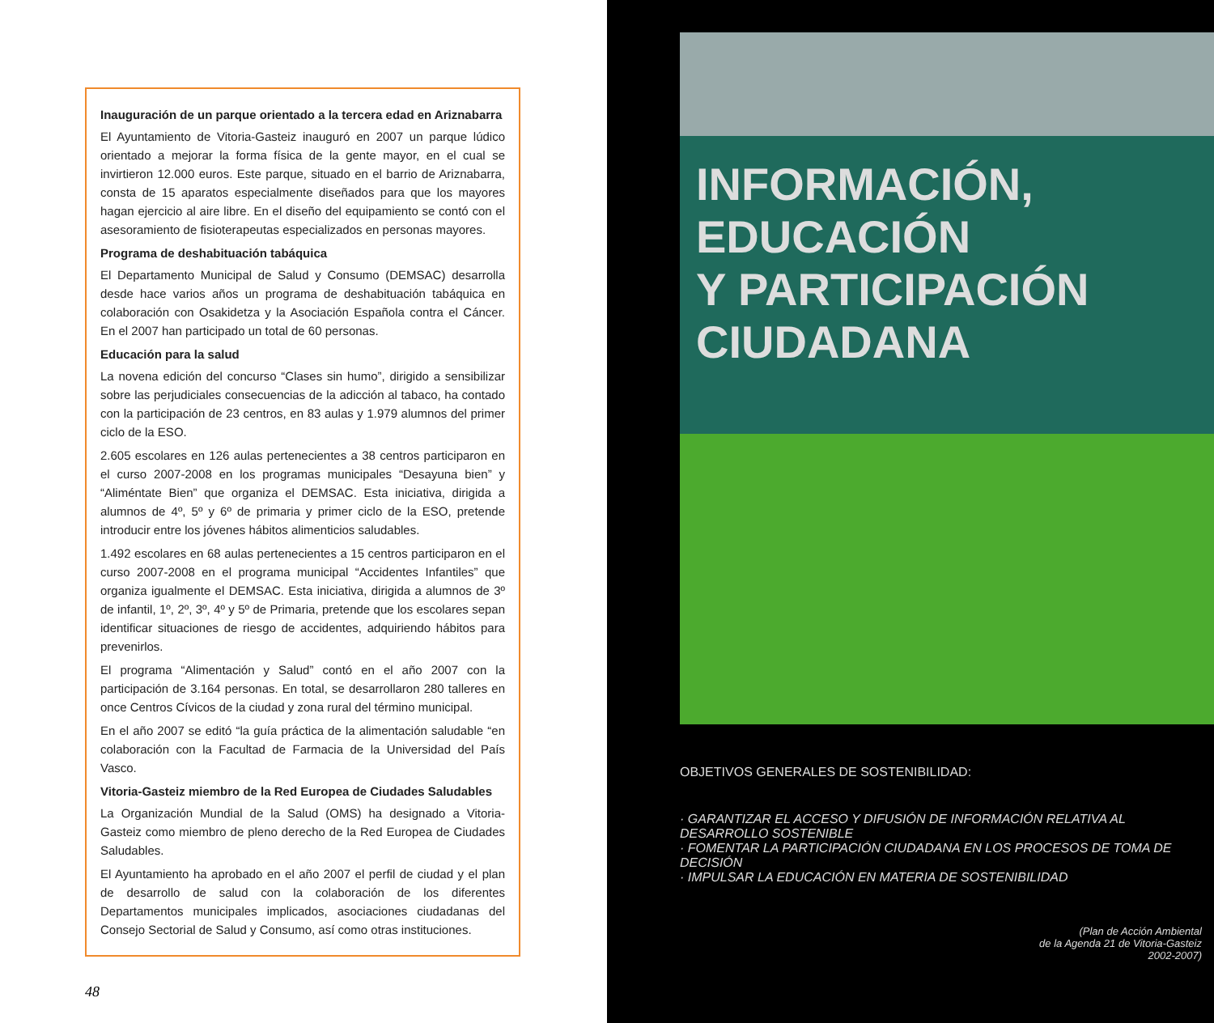Inauguración de un parque orientado a la tercera edad en Ariznabarra
El Ayuntamiento de Vitoria-Gasteiz inauguró en 2007 un parque lúdico orientado a mejorar la forma física de la gente mayor, en el cual se invirtieron 12.000 euros. Este parque, situado en el barrio de Ariznabarra, consta de 15 aparatos especialmente diseñados para que los mayores hagan ejercicio al aire libre. En el diseño del equipamiento se contó con el asesoramiento de fisioterapeutas especializados en personas mayores.
Programa de deshabituación tabáquica
El Departamento Municipal de Salud y Consumo (DEMSAC) desarrolla desde hace varios años un programa de deshabituación tabáquica en colaboración con Osakidetza y la Asociación Española contra el Cáncer. En el 2007 han participado un total de 60 personas.
Educación para la salud
La novena edición del concurso “Clases sin humo”, dirigido a sensibilizar sobre las perjudiciales consecuencias de la adicción al tabaco, ha contado con la participación de 23 centros, en 83 aulas y 1.979 alumnos del primer ciclo de la ESO.
2.605 escolares en 126 aulas pertenecientes a 38 centros participaron en el curso 2007-2008 en los programas municipales “Desayuna bien” y “Aliméntate Bien” que organiza el DEMSAC. Esta iniciativa, dirigida a alumnos de 4º, 5º y 6º de primaria y primer ciclo de la ESO, pretende introducir entre los jóvenes hábitos alimenticios saludables.
1.492 escolares en 68 aulas pertenecientes a 15 centros participaron en el curso 2007-2008 en el programa municipal “Accidentes Infantiles” que organiza igualmente el DEMSAC. Esta iniciativa, dirigida a alumnos de 3º de infantil, 1º, 2º, 3º, 4º y 5º de Primaria, pretende que los escolares sepan identificar situaciones de riesgo de accidentes, adquiriendo hábitos para prevenirlos.
El programa “Alimentación y Salud” contó en el año 2007 con la participación de 3.164 personas. En total, se desarrollaron 280 talleres en once Centros Cívicos de la ciudad y zona rural del término municipal.
En el año 2007 se editó “la guía práctica de la alimentación saludable “en colaboración con la Facultad de Farmacia de la Universidad del País Vasco.
Vitoria-Gasteiz miembro de la Red Europea de Ciudades Saludables
La Organización Mundial de la Salud (OMS) ha designado a Vitoria-Gasteiz como miembro de pleno derecho de la Red Europea de Ciudades Saludables.
El Ayuntamiento ha aprobado en el año 2007 el perfil de ciudad y el plan de desarrollo de salud con la colaboración de los diferentes Departamentos municipales implicados, asociaciones ciudadanas del Consejo Sectorial de Salud y Consumo, así como otras instituciones.
48
INFORMACIÓN, EDUCACIÓN
Y PARTICIPACIÓN
CIUDADANA
OBJETIVOS GENERALES DE SOSTENIBILIDAD:
· GARANTIZAR EL ACCESO Y DIFUSIÓN DE INFORMACIÓN RELATIVA AL DESARROLLO SOSTENIBLE
· FOMENTAR LA PARTICIPACIÓN CIUDADANA EN LOS PROCESOS DE TOMA DE DECISIÓN
· IMPULSAR LA EDUCACIÓN EN MATERIA DE SOSTENIBILIDAD
(Plan de Acción Ambiental
de la Agenda 21 de Vitoria-Gasteiz
2002-2007)